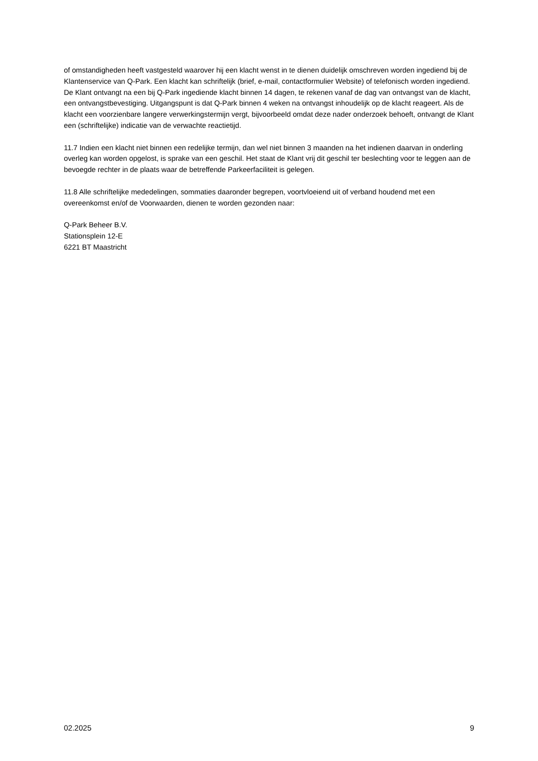of omstandigheden heeft vastgesteld waarover hij een klacht wenst in te dienen duidelijk omschreven worden ingediend bij de Klantenservice van Q-Park. Een klacht kan schriftelijk (brief, e-mail, contactformulier Website) of telefonisch worden ingediend. De Klant ontvangt na een bij Q-Park ingediende klacht binnen 14 dagen, te rekenen vanaf de dag van ontvangst van de klacht, een ontvangstbevestiging. Uitgangspunt is dat Q-Park binnen 4 weken na ontvangst inhoudelijk op de klacht reageert. Als de klacht een voorzienbare langere verwerkingstermijn vergt, bijvoorbeeld omdat deze nader onderzoek behoeft, ontvangt de Klant een (schriftelijke) indicatie van de verwachte reactietijd.
11.7 Indien een klacht niet binnen een redelijke termijn, dan wel niet binnen 3 maanden na het indienen daarvan in onderling overleg kan worden opgelost, is sprake van een geschil. Het staat de Klant vrij dit geschil ter beslechting voor te leggen aan de bevoegde rechter in de plaats waar de betreffende Parkeerfaciliteit is gelegen.
11.8 Alle schriftelijke mededelingen, sommaties daaronder begrepen, voortvloeiend uit of verband houdend met een overeenkomst en/of de Voorwaarden, dienen te worden gezonden naar:
Q-Park Beheer B.V.
Stationsplein 12-E
6221 BT Maastricht
02.2025 9